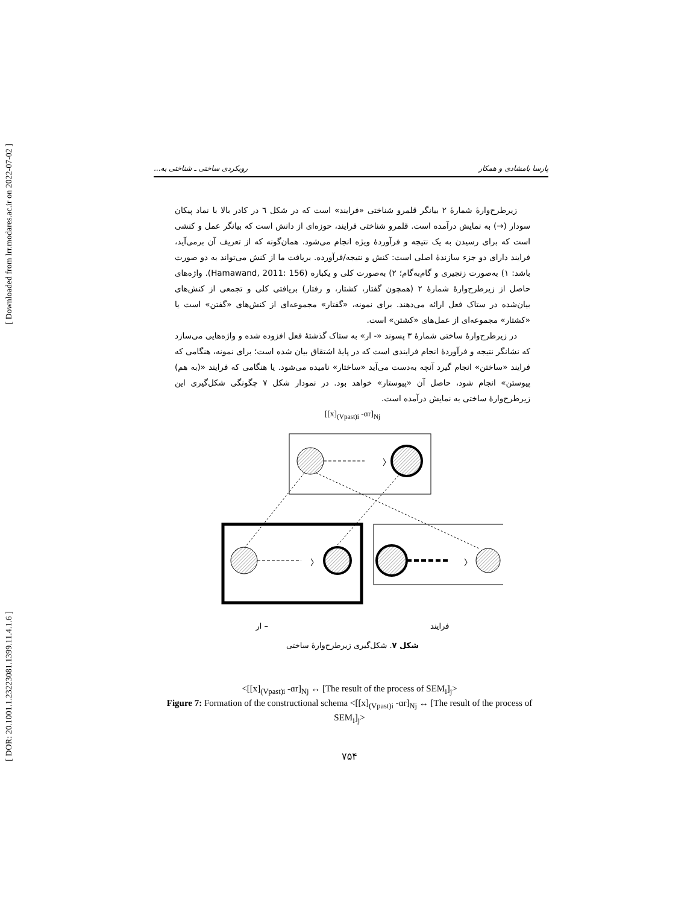[ Downloaded from lrr.modares.ac.ir on 2022-07-02 ]
[ DOR: 20.1001.1.23223081.1399.11.4.1.6 ]
پارسا بامشادی و همکار رویکردی ساختی ـ شناختی به...
زیرطرح‌وارهٔ شمارهٔ ۲ بیانگر قلمرو شناختی «فرایند» است که در شکل ٦ در کادر بالا با نماد پیکان سودار (→) به نمایش درآمده است. قلمرو شناختی فرایند، حوزه‌ای از دانش است که بیانگر عمل و کنشی است که برای رسیدن به یک نتیجه و فرآوردهٔ ویژه انجام می‌شود. همان‌گونه که از تعریف آن برمی‌آید، فرایند دارای دو جزء سازندهٔ اصلی است: کنش و نتیجه/فرآورده. بریافت ما از کنش می‌تواند به دو صورت باشد: ۱) به‌صورت زنجیری و گام‌به‌گام؛ ۲) به‌صورت کلی و یکباره (Hamawand, 2011: 156). واژه‌های حاصل از زیرطرح‌وارهٔ شمارهٔ ۲ (همچون گفتار، کشتار، و رفتار) بریافتی کلی و تجمعی از کنش‌های بیان‌شده در ستاک فعل ارائه می‌دهند. برای نمونه، «گفتار» مجموعه‌ای از کنش‌های «گفتن» است یا «کشتار» مجموعه‌ای از عمل‌های «کشتن» است.
در زیرطرح‌وارهٔ ساختی شمارهٔ ۳ پسوند «- ار» به ستاک گذشتهٔ فعل افزوده شده و واژه‌هایی می‌سازد که نشانگر نتیجه و فرآوردهٔ انجام فرایندی است که در پایهٔ اشتقاق بیان شده است؛ برای نمونه، هنگامی که فرایند «ساختن» انجام گیرد آنچه به‌دست می‌آید «ساختار» نامیده می‌شود. یا هنگامی که فرایند «(به هم) پیوستن» انجام شود، حاصل آن «پیوستار» خواهد بود. در نمودار شکل ۷ چگونگی شکل‌گیری این زیرطرح‌وارهٔ ساختی به نمایش درآمده است.
[[x]<sub>(Vpast)i</sub> -ɑr]<sub>Nj</sub>
〉
〉
〉
فرایند – ار
شکل ۷. شکل‌گیری زیرطرح‌وارهٔ ساختی
<[[x]<sub>(Vpast)i</sub> -ɑr]<sub>Nj</sub> ↔ [The result of the process of SEM<sub>i</sub>]<sub>j</sub>>
Figure 7: Formation of the constructional schema <[[x]<sub>(Vpast)i</sub> -ɑr]<sub>Nj</sub> ↔ [The result of the process of SEM<sub>i</sub>]<sub>j</sub>>
۷۵۴